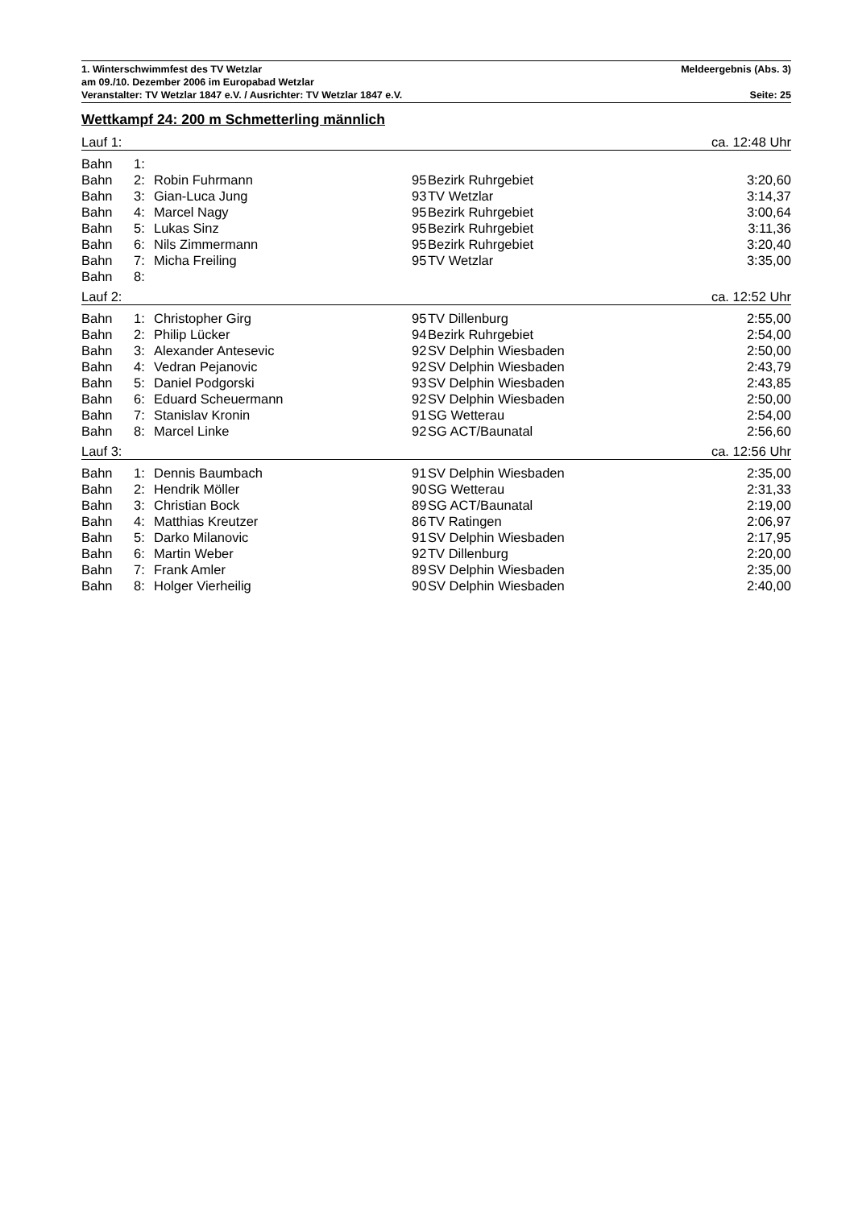1. Winterschwimmfest des TV Wetzlar Meldeergebnis (Abs. 3)
am 09./10. Dezember 2006 im Europabad Wetzlar
Veranstalter: TV Wetzlar 1847 e.V. / Ausrichter: TV Wetzlar 1847 e.V. Seite: 25
Wettkampf 24: 200 m Schmetterling männlich
| Lauf 1: | | | ca. 12:48 Uhr | | |
| Bahn | 1: | | | | |
| Bahn | 2: | Robin Fuhrmann | 95 | Bezirk Ruhrgebiet | 3:20,60 |
| Bahn | 3: | Gian-Luca Jung | 93 | TV Wetzlar | 3:14,37 |
| Bahn | 4: | Marcel Nagy | 95 | Bezirk Ruhrgebiet | 3:00,64 |
| Bahn | 5: | Lukas Sinz | 95 | Bezirk Ruhrgebiet | 3:11,36 |
| Bahn | 6: | Nils Zimmermann | 95 | Bezirk Ruhrgebiet | 3:20,40 |
| Bahn | 7: | Micha Freiling | 95 | TV Wetzlar | 3:35,00 |
| Bahn | 8: | | | | |
| Lauf 2: | | | ca. 12:52 Uhr | | |
| Bahn | 1: | Christopher Girg | 95 | TV Dillenburg | 2:55,00 |
| Bahn | 2: | Philip Lücker | 94 | Bezirk Ruhrgebiet | 2:54,00 |
| Bahn | 3: | Alexander Antesevic | 92 | SV Delphin Wiesbaden | 2:50,00 |
| Bahn | 4: | Vedran Pejanovic | 92 | SV Delphin Wiesbaden | 2:43,79 |
| Bahn | 5: | Daniel Podgorski | 93 | SV Delphin Wiesbaden | 2:43,85 |
| Bahn | 6: | Eduard Scheuermann | 92 | SV Delphin Wiesbaden | 2:50,00 |
| Bahn | 7: | Stanislav Kronin | 91 | SG Wetterau | 2:54,00 |
| Bahn | 8: | Marcel Linke | 92 | SG ACT/Baunatal | 2:56,60 |
| Lauf 3: | | | ca. 12:56 Uhr | | |
| Bahn | 1: | Dennis Baumbach | 91 | SV Delphin Wiesbaden | 2:35,00 |
| Bahn | 2: | Hendrik Möller | 90 | SG Wetterau | 2:31,33 |
| Bahn | 3: | Christian Bock | 89 | SG ACT/Baunatal | 2:19,00 |
| Bahn | 4: | Matthias Kreutzer | 86 | TV Ratingen | 2:06,97 |
| Bahn | 5: | Darko Milanovic | 91 | SV Delphin Wiesbaden | 2:17,95 |
| Bahn | 6: | Martin Weber | 92 | TV Dillenburg | 2:20,00 |
| Bahn | 7: | Frank Amler | 89 | SV Delphin Wiesbaden | 2:35,00 |
| Bahn | 8: | Holger Vierheilig | 90 | SV Delphin Wiesbaden | 2:40,00 |